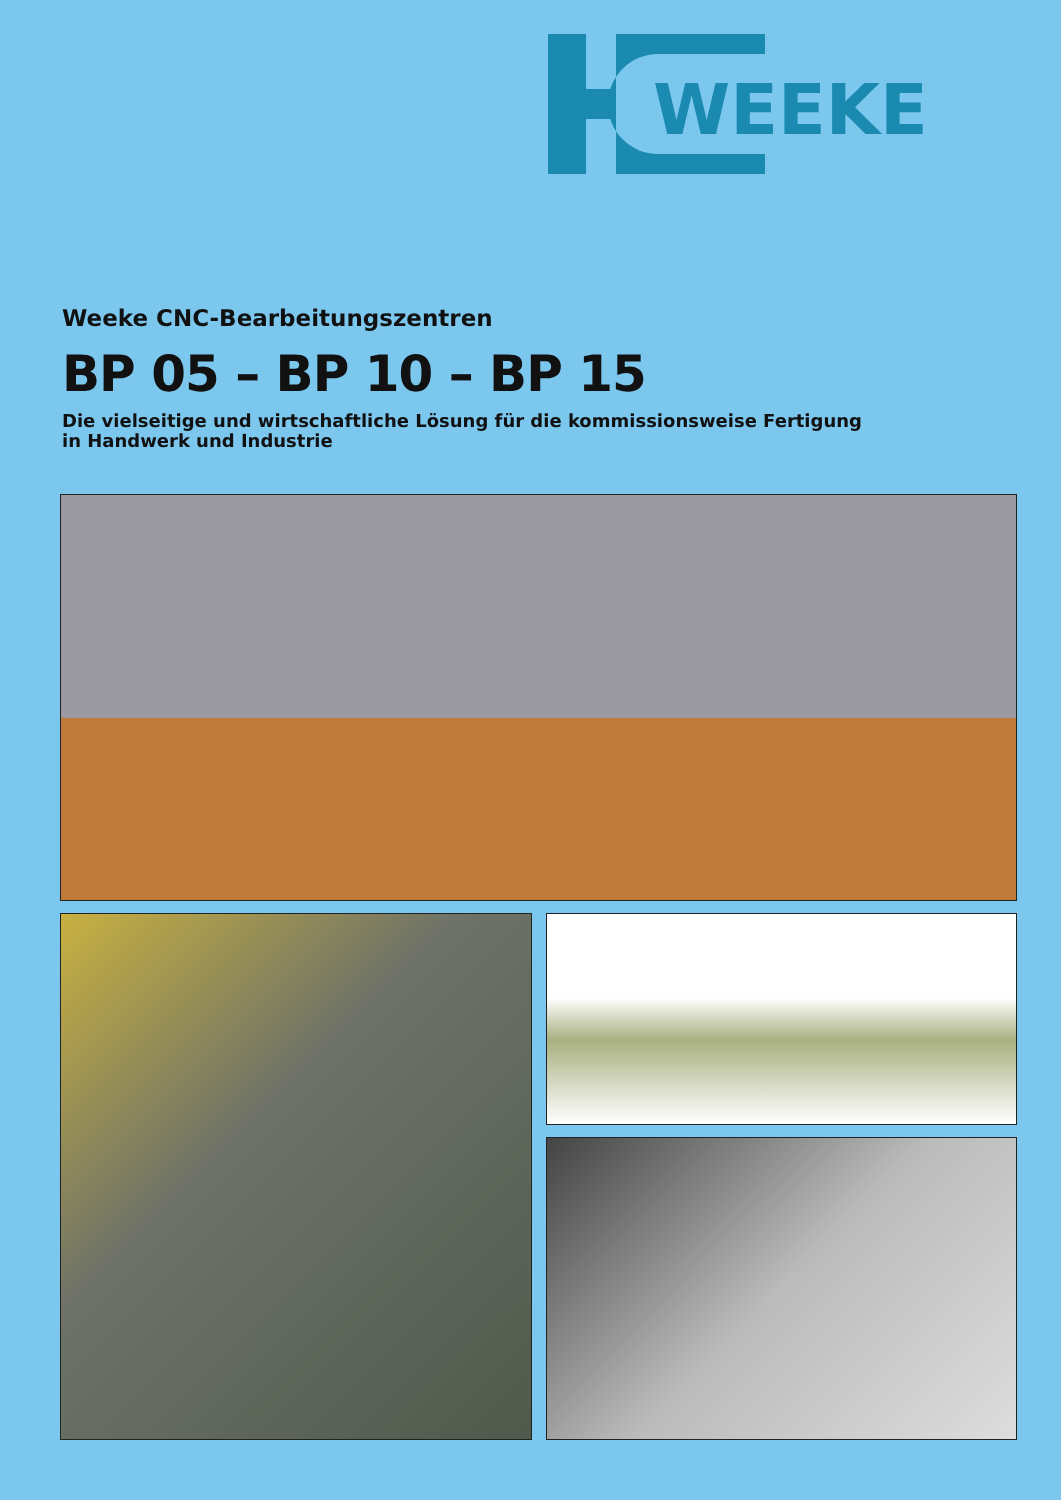WEEKE
Weeke CNC-Bearbeitungszentren
BP 05 – BP 10 – BP 15
Die vielseitige und wirtschaftliche Lösung für die kommissionsweise Fertigung
in Handwerk und Industrie